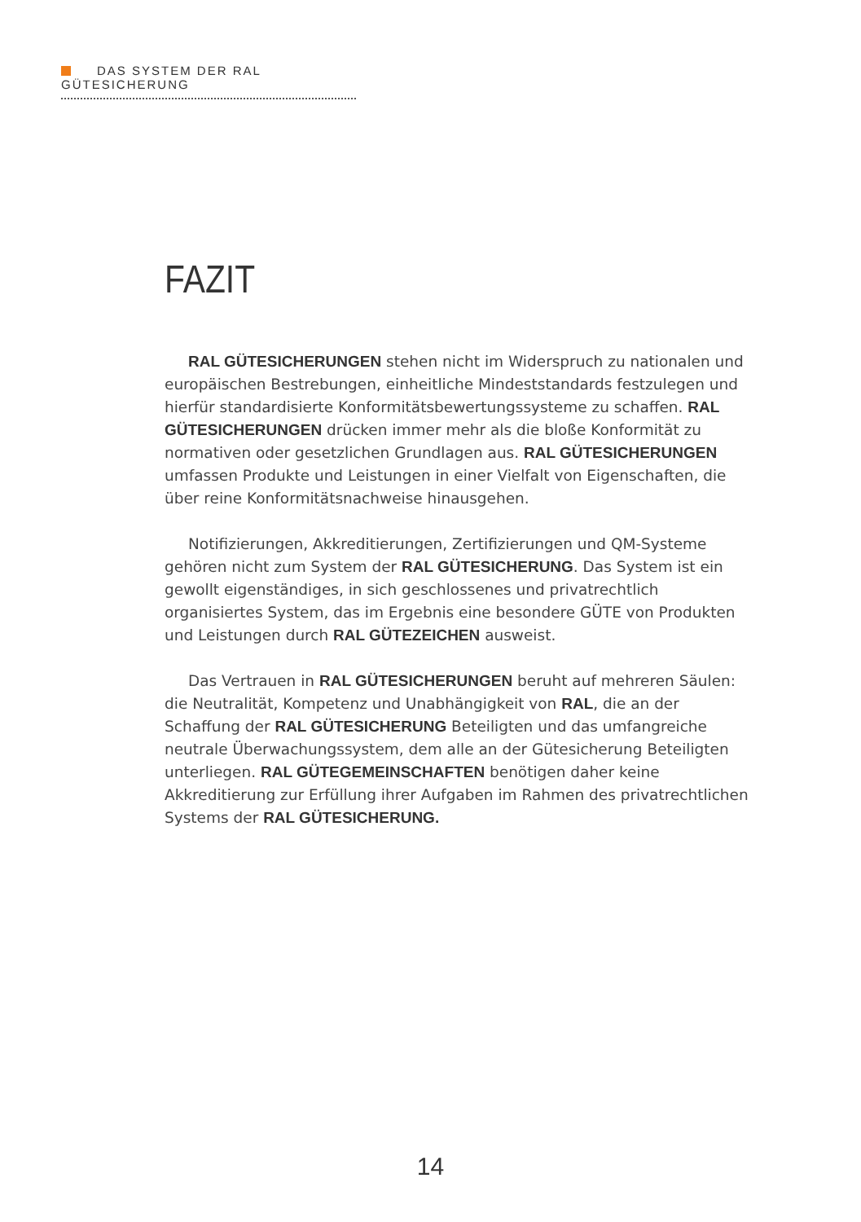DAS SYSTEM DER RAL GÜTESICHERUNG
FAZIT
RAL GÜTESICHERUNGEN stehen nicht im Widerspruch zu nationalen und europäischen Bestrebungen, einheitliche Mindeststandards festzulegen und hierfür standardisierte Konformitätsbewertungssysteme zu schaffen. RAL GÜTESICHERUNGEN drücken immer mehr als die bloße Konformität zu normativen oder gesetzlichen Grundlagen aus. RAL GÜTESICHERUNGEN umfassen Produkte und Leistungen in einer Vielfalt von Eigenschaften, die über reine Konformitätsnachweise hinausgehen.
Notifizierungen, Akkreditierungen, Zertifizierungen und QM-Systeme gehören nicht zum System der RAL GÜTESICHERUNG. Das System ist ein gewollt eigenständiges, in sich geschlossenes und privatrechtlich organisiertes System, das im Ergebnis eine besondere GÜTE von Produkten und Leistungen durch RAL GÜTEZEICHEN ausweist.
Das Vertrauen in RAL GÜTESICHERUNGEN beruht auf mehreren Säulen: die Neutralität, Kompetenz und Unabhängigkeit von RAL, die an der Schaffung der RAL GÜTESICHERUNG Beteiligten und das umfangreiche neutrale Überwachungssystem, dem alle an der Gütesicherung Beteiligten unterliegen. RAL GÜTEGEMEINSCHAFTEN benötigen daher keine Akkreditierung zur Erfüllung ihrer Aufgaben im Rahmen des privatrechtlichen Systems der RAL GÜTESICHERUNG.
14